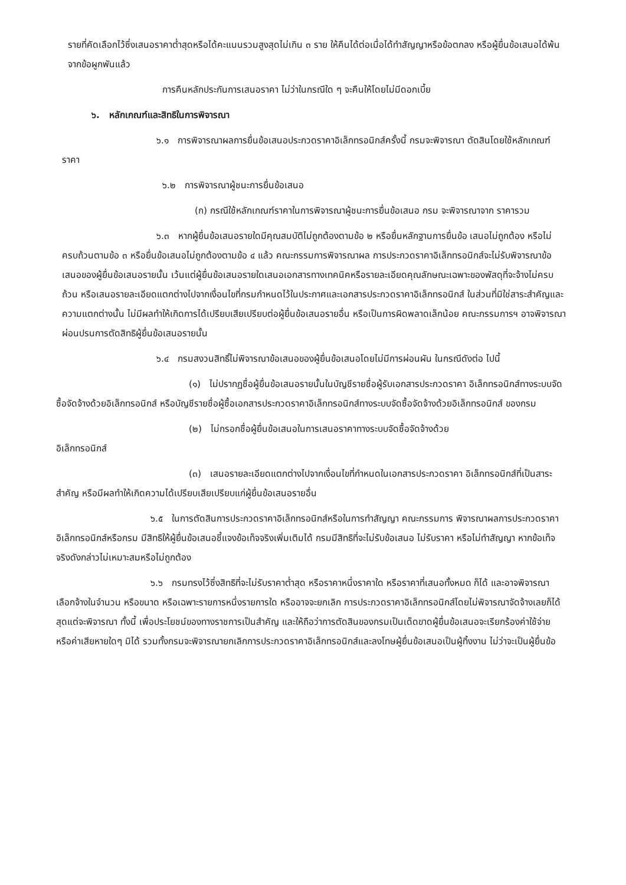รายที่คัดเลือกไว้ซึ่งเสนอราคาต่ำสุดหรือได้คะแนนรวมสูงสุดไม่เกิน ๓ ราย ให้คืนได้ต่อเมื่อได้ทำสัญญาหรือข้อตกลง หรือผู้ยื่นข้อเสนอได้พ้นจากข้อผูกพันแล้ว
การคืนหลักประกันการเสนอราคา ไม่ว่าในกรณีใด ๆ จะคืนให้โดยไม่มีดอกเบี้ย
๖. หลักเกณฑ์และสิทธิในการพิจารณา
๖.๑ การพิจารณาผลการยื่นข้อเสนอประกวดราคาอิเล็กทรอนิกส์ครั้งนี้ กรมจะพิจารณา ตัดสินโดยใช้หลักเกณฑ์ ราคา
๖.๒ การพิจารณาผู้ชนะการยื่นข้อเสนอ
(ก) กรณีใช้หลักเกณฑ์ราคาในการพิจารณาผู้ชนะการยื่นข้อเสนอ กรม จะพิจารณาจาก ราคารวม
๖.๓ หากผู้ยื่นข้อเสนอรายใดมีคุณสมบัติไม่ถูกต้องตามข้อ ๒ หรือยื่นหลักฐานการยื่นข้อ เสนอไม่ถูกต้อง หรือไม่ครบถ้วนตามข้อ ๓ หรือยื่นข้อเสนอไม่ถูกต้องตามข้อ ๔ แล้ว คณะกรรมการพิจารณาผล การประกวดราคาอิเล็กทรอนิกส์จะไม่รับพิจารณาข้อเสนอของผู้ยื่นข้อเสนอรายนั้น เว้นแต่ผู้ยื่นข้อเสนอรายใดเสนอเอกสารทางเทคนิคหรือรายละเอียดคุณลักษณะเฉพาะของพัสดุที่จะจ้างไม่ครบถ้วน หรือเสนอรายละเอียดแตกต่างไปจากเงื่อนไขที่กรมกำหนดไว้ในประกาศและเอกสารประกวดราคาอิเล็กทรอนิกส์ ในส่วนที่มิใช่สาระสำคัญและความแตกต่างนั้น ไม่มีผลทำให้เกิดการได้เปรียบเสียเปรียบต่อผู้ยื่นข้อเสนอรายอื่น หรือเป็นการผิดพลาดเล็กน้อย คณะกรรมการฯ อาจพิจารณาผ่อนปรนการตัดสิทธิผู้ยื่นข้อเสนอรายนั้น
๖.๔ กรมสงวนสิทธิ์ไม่พิจารณาข้อเสนอของผู้ยื่นข้อเสนอโดยไม่มีการผ่อนผัน ในกรณีดังต่อ ไปนี้
(๑) ไม่ปรากฏชื่อผู้ยื่นข้อเสนอรายนั้นในบัญชีรายชื่อผู้รับเอกสารประกวดราคา อิเล็กทรอนิกส์ทางระบบจัดซื้อจัดจ้างด้วยอิเล็กทรอนิกส์ หรือบัญชีรายชื่อผู้ซื้อเอกสารประกวดราคาอิเล็กทรอนิกส์ทางระบบจัดซื้อจัดจ้างด้วยอิเล็กทรอนิกส์ ของกรม
(๒) ไม่กรอกชื่อผู้ยื่นข้อเสนอในการเสนอราคาทางระบบจัดซื้อจัดจ้างด้วย
อิเล็กทรอนิกส์
(๓) เสนอรายละเอียดแตกต่างไปจากเงื่อนไขที่กำหนดในเอกสารประกวดราคา อิเล็กทรอนิกส์ที่เป็นสาระสำคัญ หรือมีผลทำให้เกิดความได้เปรียบเสียเปรียบแก่ผู้ยื่นข้อเสนอรายอื่น
๖.๕ ในการตัดสินการประกวดราคาอิเล็กทรอนิกส์หรือในการทำสัญญา คณะกรรมการ พิจารณาผลการประกวดราคาอิเล็กทรอนิกส์หรือกรม มีสิทธิให้ผู้ยื่นข้อเสนอชี้แจงข้อเท็จจริงเพิ่มเติมได้ กรมมีสิทธิที่จะไม่รับข้อเสนอ ไม่รับราคา หรือไม่ทำสัญญา หากข้อเท็จจริงดังกล่าวไม่เหมาะสมหรือไม่ถูกต้อง
๖.๖ กรมทรงไว้ซึ่งสิทธิที่จะไม่รับราคาต่ำสุด หรือราคาหนึ่งราคาใด หรือราคาที่เสนอทั้งหมด ก็ได้ และอาจพิจารณาเลือกจ้างในจำนวน หรือขนาด หรือเฉพาะรายการหนึ่งรายการใด หรืออาจจะยกเลิก การประกวดราคาอิเล็กทรอนิกส์โดยไม่พิจารณาจัดจ้างเลยก็ได้ สุดแต่จะพิจารณา ทั้งนี้ เพื่อประโยชน์ของทางราชการเป็นสำคัญ และให้ถือว่าการตัดสินของกรมเป็นเด็ดขาดผู้ยื่นข้อเสนอจะเรียกร้องค่าใช้จ่าย หรือค่าเสียหายใดๆ มิได้ รวมทั้งกรมจะพิจารณายกเลิกการประกวดราคาอิเล็กทรอนิกส์และลงโทษผู้ยื่นข้อเสนอเป็นผู้ทิ้งงาน ไม่ว่าจะเป็นผู้ยื่นข้อ